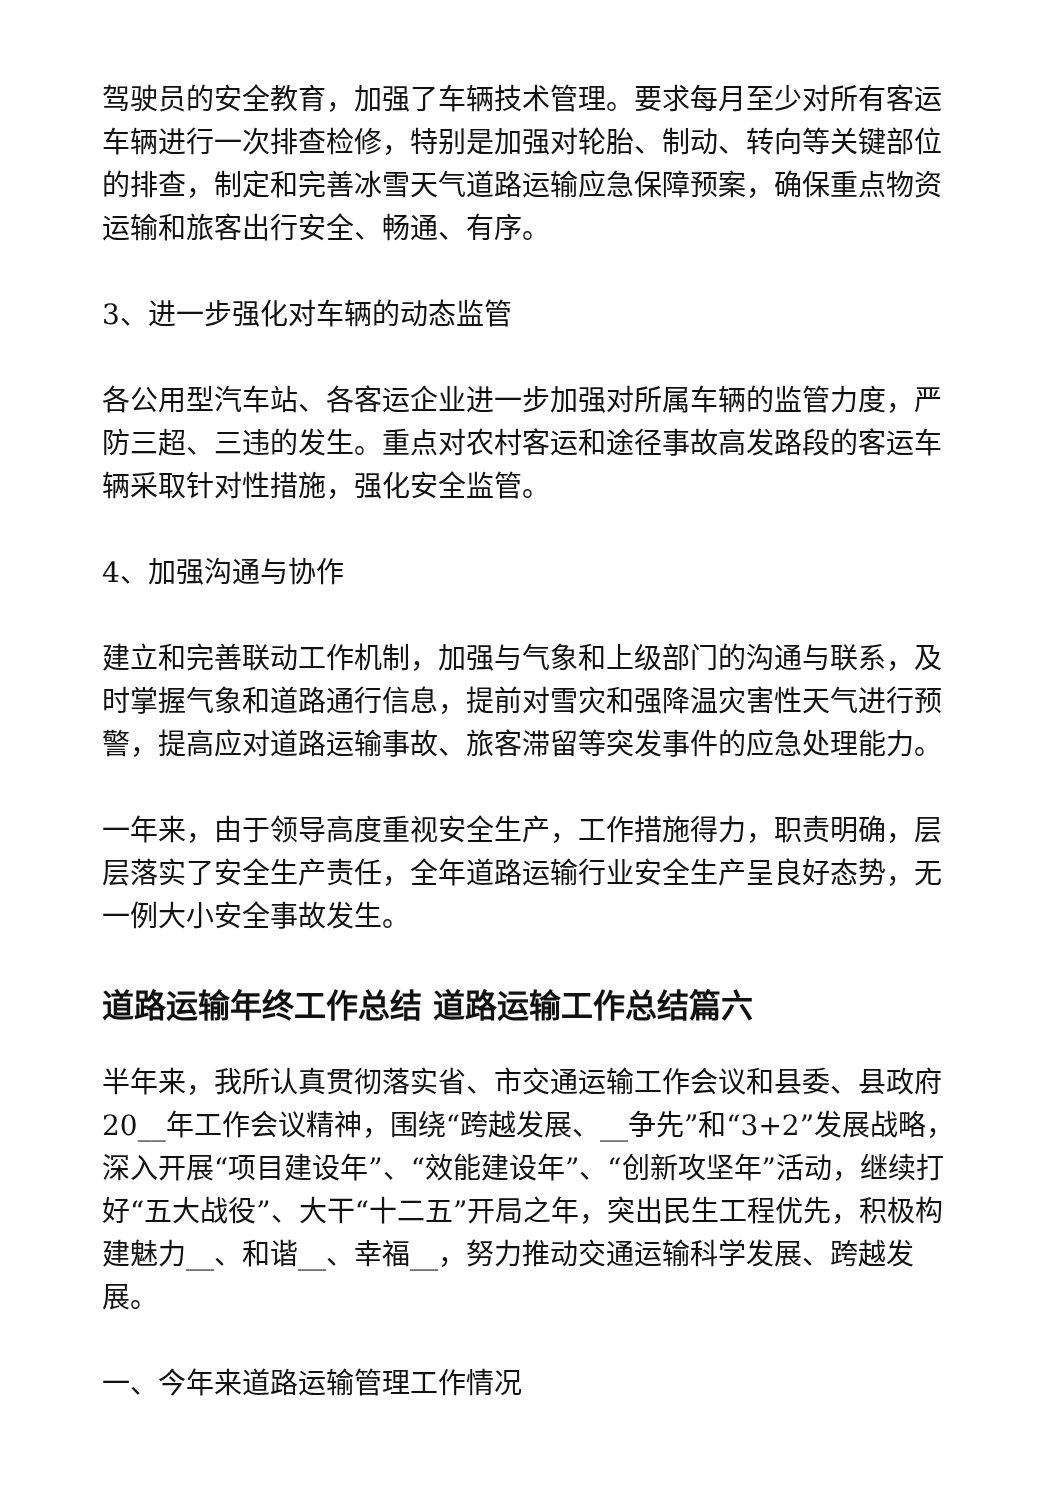驾驶员的安全教育，加强了车辆技术管理。要求每月至少对所有客运车辆进行一次排查检修，特别是加强对轮胎、制动、转向等关键部位的排查，制定和完善冰雪天气道路运输应急保障预案，确保重点物资运输和旅客出行安全、畅通、有序。
3、进一步强化对车辆的动态监管
各公用型汽车站、各客运企业进一步加强对所属车辆的监管力度，严防三超、三违的发生。重点对农村客运和途径事故高发路段的客运车辆采取针对性措施，强化安全监管。
4、加强沟通与协作
建立和完善联动工作机制，加强与气象和上级部门的沟通与联系，及时掌握气象和道路通行信息，提前对雪灾和强降温灾害性天气进行预警，提高应对道路运输事故、旅客滞留等突发事件的应急处理能力。
一年来，由于领导高度重视安全生产，工作措施得力，职责明确，层层落实了安全生产责任，全年道路运输行业安全生产呈良好态势，无一例大小安全事故发生。
道路运输年终工作总结 道路运输工作总结篇六
半年来，我所认真贯彻落实省、市交通运输工作会议和县委、县政府20__年工作会议精神，围绕“跨越发展、__争先”和“3+2”发展战略，深入开展“项目建设年”、“效能建设年”、“创新攻坚年”活动，继续打好“五大战役”、大干“十二五”开局之年，突出民生工程优先，积极构建魅力__、和谐__、幸福__，努力推动交通运输科学发展、跨越发展。
一、今年来道路运输管理工作情况